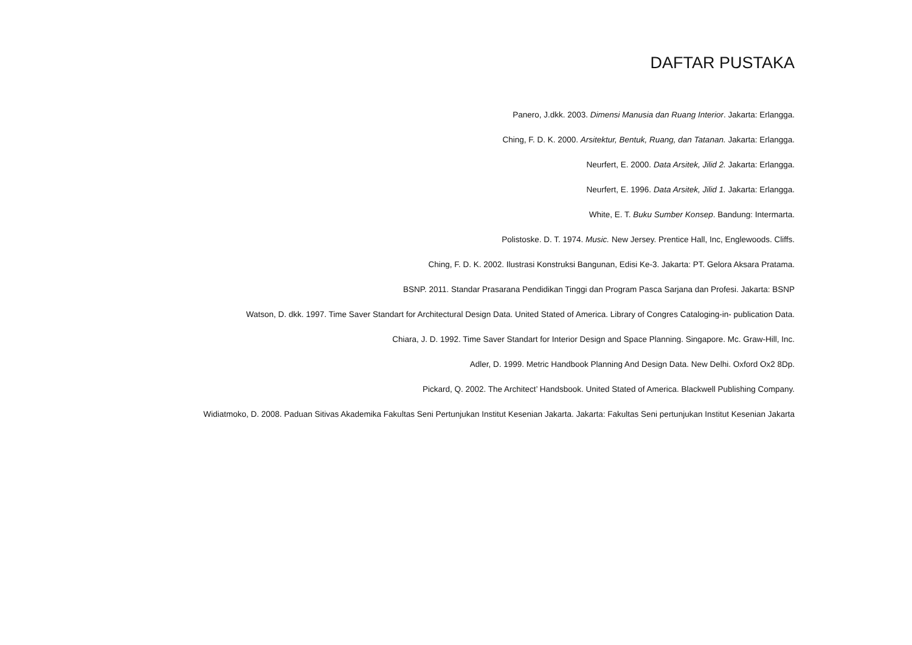DAFTAR PUSTAKA
Panero, J.dkk. 2003. Dimensi Manusia dan Ruang Interior. Jakarta: Erlangga.
Ching, F. D. K. 2000. Arsitektur, Bentuk, Ruang, dan Tatanan. Jakarta: Erlangga.
Neurfert, E. 2000. Data Arsitek, Jilid 2. Jakarta: Erlangga.
Neurfert, E. 1996. Data Arsitek, Jilid 1. Jakarta: Erlangga.
White, E. T. Buku Sumber Konsep. Bandung: Intermarta.
Polistoske. D. T. 1974. Music. New Jersey. Prentice Hall, Inc, Englewoods. Cliffs.
Ching, F. D. K. 2002. Ilustrasi Konstruksi Bangunan, Edisi Ke-3. Jakarta: PT. Gelora Aksara Pratama.
BSNP. 2011. Standar Prasarana Pendidikan Tinggi dan Program Pasca Sarjana dan Profesi. Jakarta: BSNP
Watson, D. dkk. 1997. Time Saver Standart for Architectural Design Data. United Stated of America. Library of Congres Cataloging-in- publication Data.
Chiara, J. D. 1992. Time Saver Standart for Interior Design and Space Planning. Singapore. Mc. Graw-Hill, Inc.
Adler, D. 1999. Metric Handbook Planning And Design Data. New Delhi. Oxford Ox2 8Dp.
Pickard, Q. 2002. The Architect’ Handsbook. United Stated of America. Blackwell Publishing Company.
Widiatmoko, D. 2008. Paduan Sitivas Akademika Fakultas Seni Pertunjukan Institut Kesenian Jakarta. Jakarta: Fakultas Seni pertunjukan Institut Kesenian Jakarta